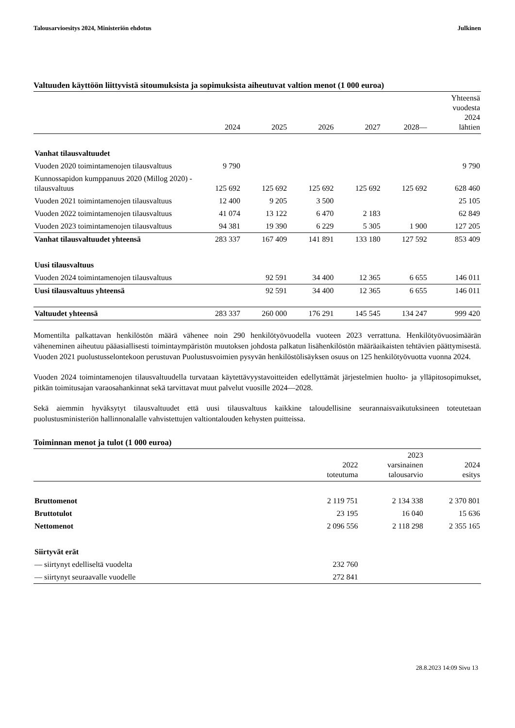Talousarvioesitys 2024, Ministeriön ehdotus Julkinen
Valtuuden käyttöön liittyvistä sitoumuksista ja sopimuksista aiheutuvat valtion menot (1 000 euroa)
| | 2024 | 2025 | 2026 | 2027 | 2028— | Yhteensä vuodesta 2024 lähtien |
| --- | --- | --- | --- | --- | --- | --- |
| Vanhat tilausvaltuudet | | | | | | |
| Vuoden 2020 toimintamenojen tilausvaltuus | 9 790 | | | | | 9 790 |
| Kunnossapidon kumppanuus 2020 (Millog 2020) -tilausvaltuus | 125 692 | 125 692 | 125 692 | 125 692 | 125 692 | 628 460 |
| Vuoden 2021 toimintamenojen tilausvaltuus | 12 400 | 9 205 | 3 500 | | | 25 105 |
| Vuoden 2022 toimintamenojen tilausvaltuus | 41 074 | 13 122 | 6 470 | 2 183 | | 62 849 |
| Vuoden 2023 toimintamenojen tilausvaltuus | 94 381 | 19 390 | 6 229 | 5 305 | 1 900 | 127 205 |
| Vanhat tilausvaltuudet yhteensä | 283 337 | 167 409 | 141 891 | 133 180 | 127 592 | 853 409 |
| Uusi tilausvaltuus | | | | | | |
| Vuoden 2024 toimintamenojen tilausvaltuus | | 92 591 | 34 400 | 12 365 | 6 655 | 146 011 |
| Uusi tilausvaltuus yhteensä | | 92 591 | 34 400 | 12 365 | 6 655 | 146 011 |
| Valtuudet yhteensä | 283 337 | 260 000 | 176 291 | 145 545 | 134 247 | 999 420 |
Momentilta palkattavan henkilöstön määrä vähenee noin 290 henkilötyövuodella vuoteen 2023 verrattuna. Henkilötyövuosimäärän väheneminen aiheutuu pääasiallisesti toimintaympäristön muutoksen johdosta palkatun lisähenkilöstön määräaikaisten tehtävien päättymisestä. Vuoden 2021 puolustusselontekoon perustuvan Puolustusvoimien pysyvän henkilöstölisäyksen osuus on 125 henkilötyövuotta vuonna 2024.
Vuoden 2024 toimintamenojen tilausvaltuudella turvataan käytettävyystavoitteiden edellyttämät järjestelmien huolto- ja ylläpitosopimukset, pitkän toimitusajan varaosahankinnat sekä tarvittavat muut palvelut vuosille 2024—2028.
Sekä aiemmin hyväksytyt tilausvaltuudet että uusi tilausvaltuus kaikkine taloudellisine seurannaisvaikutuksineen toteutetaan puolustusministeriön hallinnonalalle vahvistettujen valtiontalouden kehysten puitteissa.
Toiminnan menot ja tulot (1 000 euroa)
| | 2022 toteutuma | 2023 varsinainen talousarvio | 2024 esitys |
| --- | --- | --- | --- |
| Bruttomenot | 2 119 751 | 2 134 338 | 2 370 801 |
| Bruttotulot | 23 195 | 16 040 | 15 636 |
| Nettomenot | 2 096 556 | 2 118 298 | 2 355 165 |
| Siirtyvät erät | | | |
| — siirtynyt edelliseltä vuodelta | 232 760 | | |
| — siirtynyt seuraavalle vuodelle | 272 841 | | |
28.8.2023 14:09 Sivu 13